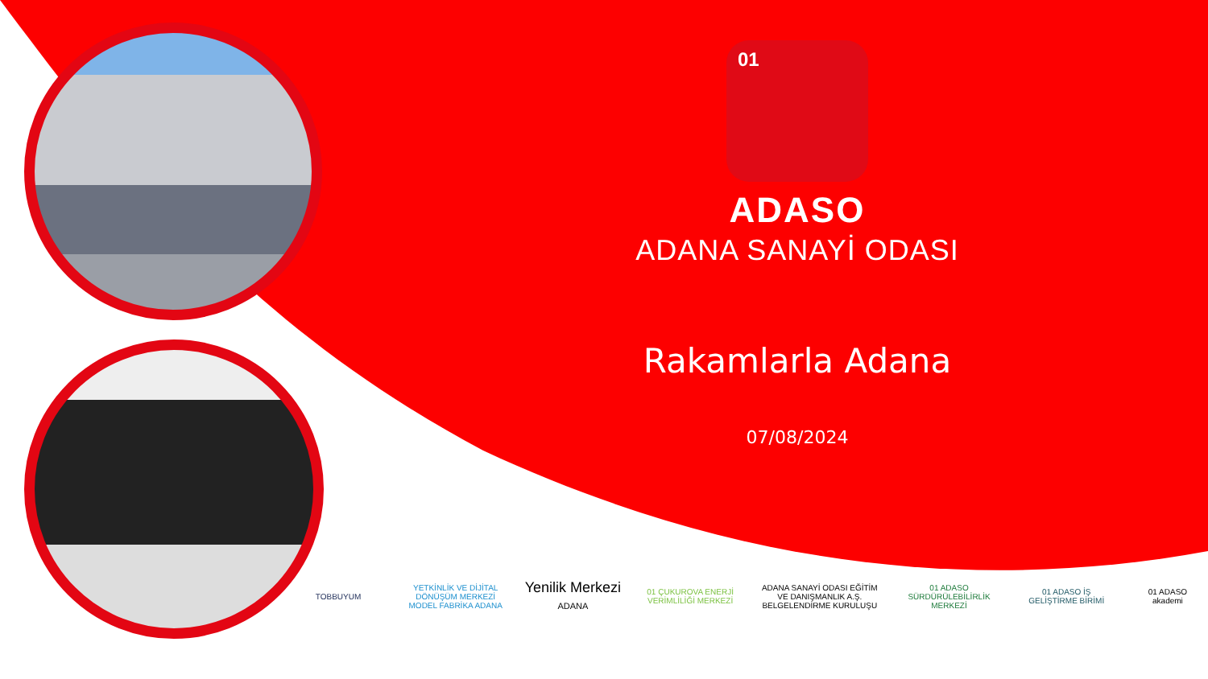01
ADASO
ADANA SANAYİ ODASI
Rakamlarla Adana
07/08/2024
TOBBUYUM
YETKİNLİK VE DİJİTAL DÖNÜŞÜM MERKEZİ MODEL FABRİKA ADANA
Yenilik Merkezi ADANA
01 ÇUKUROVA ENERJİ VERİMLİLİĞİ MERKEZİ
ADANA SANAYİ ODASI EĞİTİM VE DANIŞMANLIK A.Ş. BELGELENDİRME KURULUŞU
01 ADASO SÜRDÜRÜLEBİLİRLİK MERKEZİ
01 ADASO İŞ GELİŞTİRME BİRİMİ
01 ADASO akademi